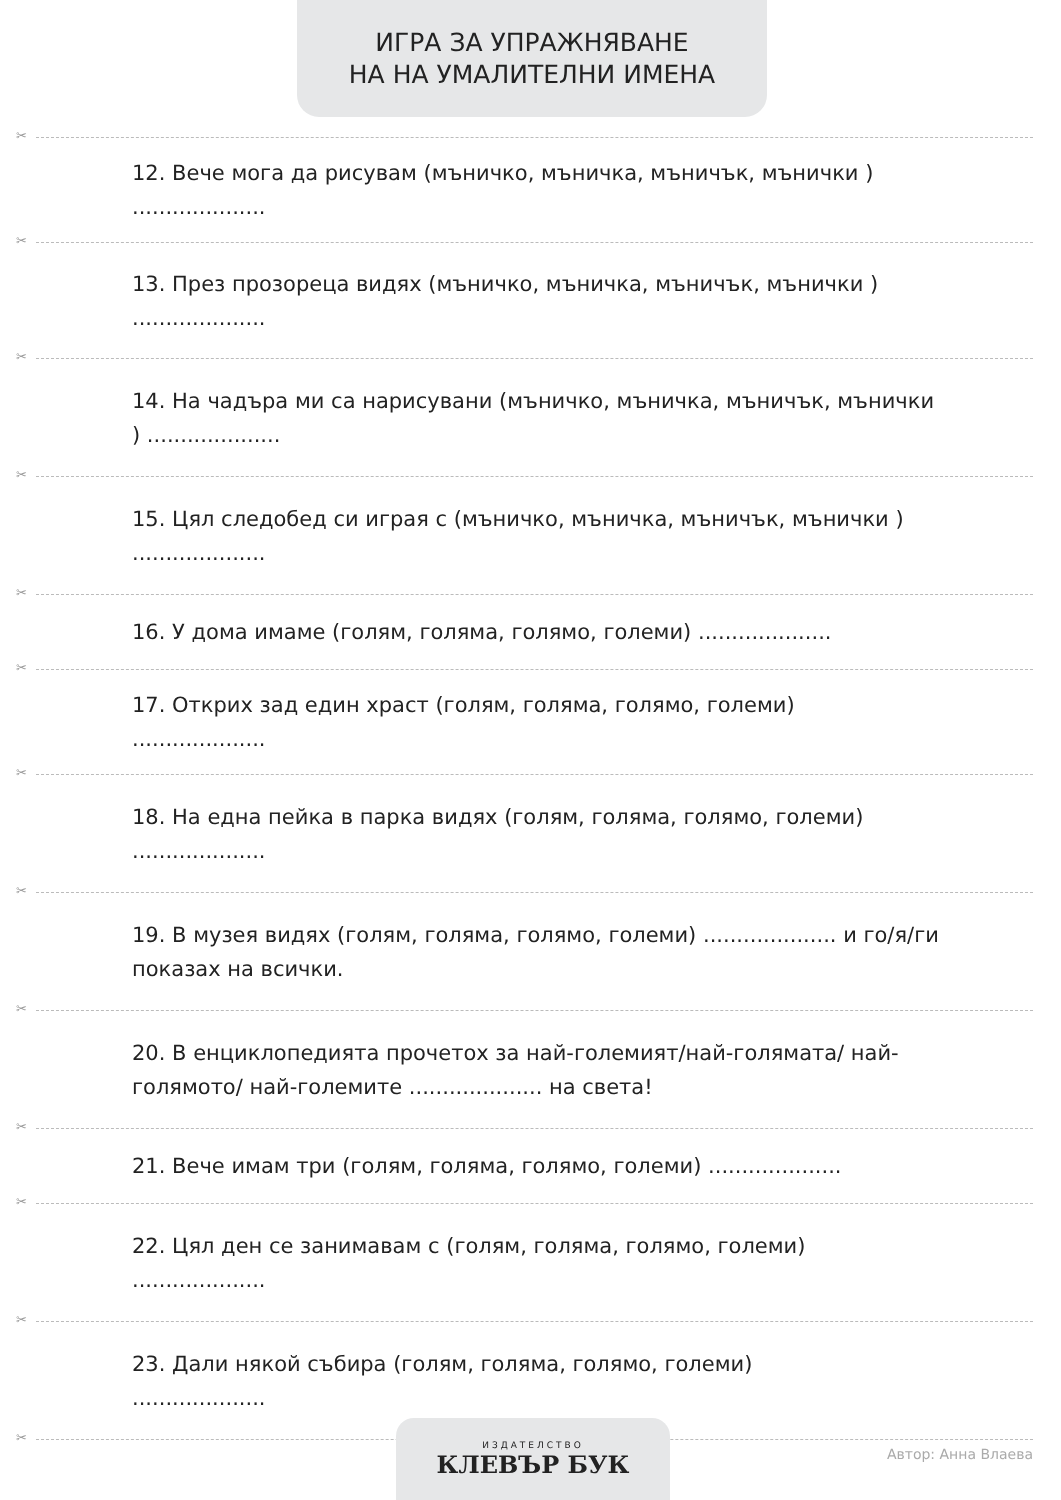ИГРА ЗА УПРАЖНЯВАНЕ
НА НА УМАЛИТЕЛНИ ИМЕНА
✂
12. Вече мога да рисувам (мъничко, мъничка, мъничък, мънички )
....................
✂
13. През прозореца видях (мъничко, мъничка, мъничък, мънички )
....................
✂
14. На чадъра ми са нарисувани (мъничко, мъничка, мъничък, мънички ) ....................
✂
15. Цял следобед си играя с (мъничко, мъничка, мъничък, мънички ) ....................
✂
16. У дома имаме (голям, голяма, голямо, големи) ....................
✂
17. Открих зад един храст (голям, голяма, голямо, големи)
....................
✂
18. На една пейка в парка видях (голям, голяма, голямо, големи)
....................
✂
19. В музея видях (голям, голяма, голямо, големи) .................... и го/я/ги показах на всички.
✂
20. В енциклопедията прочетох за най-големият/най-голямата/ най-голямото/ най-големите .................... на света!
✂
21. Вече имам три (голям, голяма, голямо, големи) ....................
✂
22. Цял ден се занимавам с (голям, голяма, голямо, големи)
....................
✂
23. Дали някой събира (голям, голяма, голямо, големи)
....................
✂
ИЗДАТЕЛСТВО
КЛЕВЪР БУК
Автор: Анна Влаева